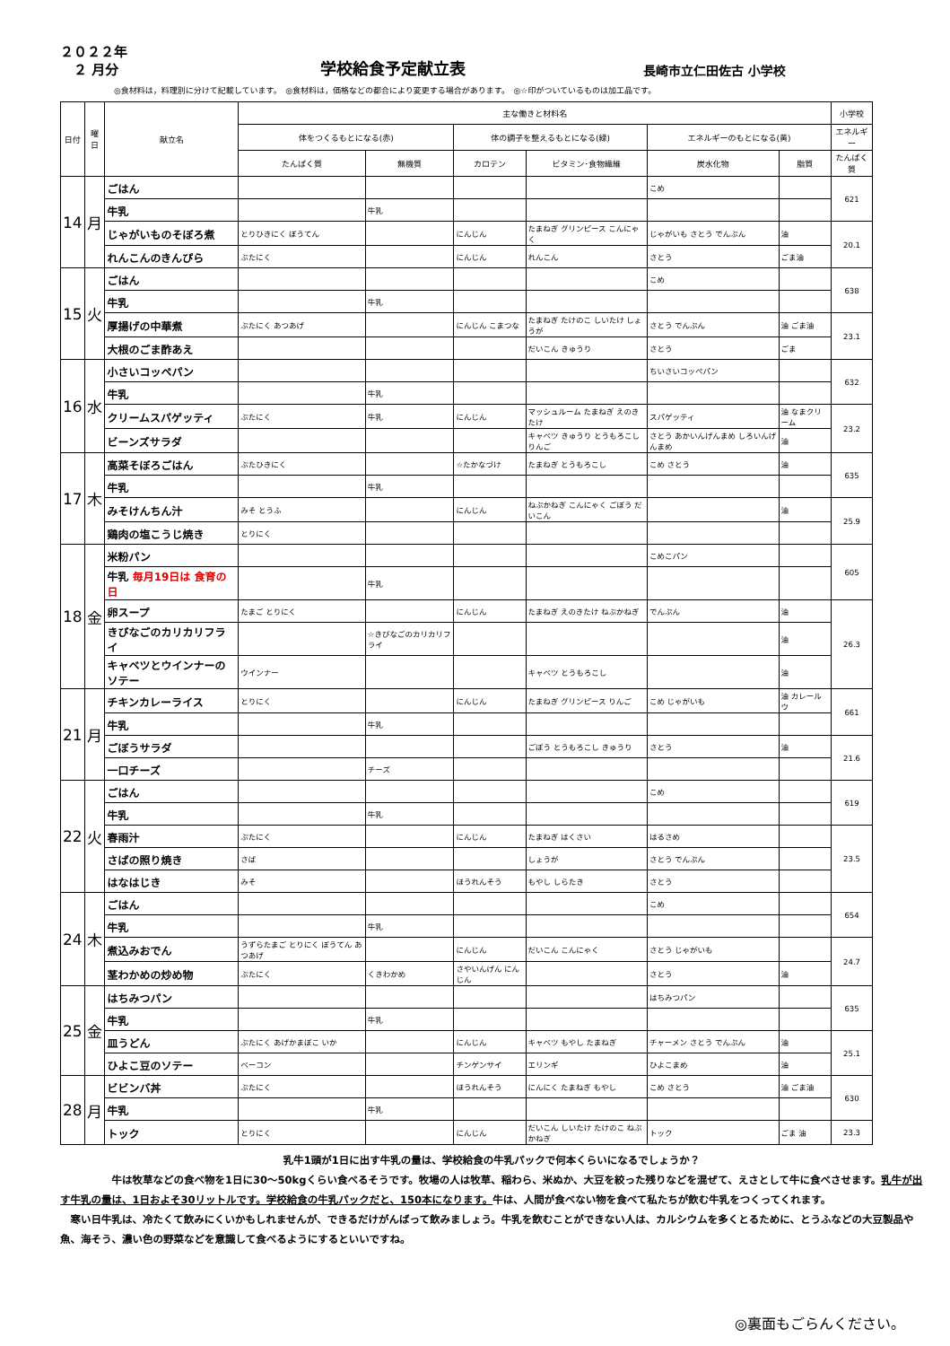２０２２年
　２ 月分
学校給食予定献立表
長崎市立仁田佐古 小学校
◎食材料は，料理別に分けて記載しています。　◎食材料は，価格などの都合により変更する場合があります。　◎☆印がついているものは加工品です。
| 日付 | 曜日 | 献立名 | 主な働きと材料名 | | | | | | 小学校 |
| --- | --- | --- | --- | --- | --- | --- | --- | --- | --- |
| | | | 体をつくるもとになる(赤) | | 体の調子を整えるもとになる(緑) | | エネルギーのもとになる(黄) | | エネルギー |
| | | | たんぱく質 | 無機質 | カロテン | ビタミン･食物繊維 | 炭水化物 | 脂質 | たんぱく質 |
| 14 | 月 | ごはん | | | | | こめ | | 621 |
| | | 牛乳 | | 牛乳 | | | | | |
| | | じゃがいものそぼろ煮 | とりひきにく ぼうてん | | にんじん | たまねぎ グリンピース こんにゃく | じゃがいも さとう でんぷん | 油 | 20.1 |
| | | れんこんのきんぴら | ぶたにく | | にんじん | れんこん | さとう | ごま油 | |
| 15 | 火 | ごはん | | | | | こめ | | 638 |
| | | 牛乳 | | 牛乳 | | | | | |
| | | 厚揚げの中華煮 | ぶたにく あつあげ | | にんじん こまつな | たまねぎ たけのこ しいたけ しょうが | さとう でんぷん | 油 ごま油 | 23.1 |
| | | 大根のごま酢あえ | | | | だいこん きゅうり | さとう | ごま | |
| 16 | 水 | 小さいコッペパン | | | | | ちいさいコッペパン | | 632 |
| | | 牛乳 | | 牛乳 | | | | | |
| | | クリームスパゲッティ | ぶたにく | 牛乳 | にんじん | マッシュルーム たまねぎ えのきたけ | スパゲッティ | 油 なまクリーム | 23.2 |
| | | ビーンズサラダ | | | | キャベツ きゅうり とうもろこし りんご | さとう あかいんげんまめ しろいんげんまめ | 油 | |
| 17 | 木 | 高菜そぼろごはん | ぶたひきにく | | ☆たかなづけ | たまねぎ とうもろこし | こめ さとう | 油 | 635 |
| | | 牛乳 | | 牛乳 | | | | | |
| | | みそけんちん汁 | みそ とうふ | | にんじん | ねぶかねぎ こんにゃく ごぼう だいこん | | 油 | 25.9 |
| | | 鶏肉の塩こうじ焼き | とりにく | | | | | | |
| 18 | 金 | 米粉パン | | | | | こめこパン | | 605 |
| | | 牛乳 毎月19日は 食育の日 | | 牛乳 | | | | | |
| | | 卵スープ | たまご とりにく | | にんじん | たまねぎ えのきたけ ねぶかねぎ | でんぷん | 油 | 26.3 |
| | | きびなごのカリカリフライ | | ☆きびなごのカリカリフライ | | | | 油 | |
| | | キャベツとウインナーのソテー | ウインナー | | | キャベツ とうもろこし | | 油 | |
| 21 | 月 | チキンカレーライス | とりにく | | にんじん | たまねぎ グリンピース りんご | こめ じゃがいも | 油 カレールウ | 661 |
| | | 牛乳 | | 牛乳 | | | | | |
| | | ごぼうサラダ | | | | ごぼう とうもろこし きゅうり | さとう | 油 | 21.6 |
| | | 一口チーズ | | チーズ | | | | | |
| 22 | 火 | ごはん | | | | | こめ | | 619 |
| | | 牛乳 | | 牛乳 | | | | | |
| | | 春雨汁 | ぶたにく | | にんじん | たまねぎ はくさい | はるさめ | | 23.5 |
| | | さばの照り焼き | さば | | | しょうが | さとう でんぷん | | |
| | | はなはじき | みそ | | ほうれんそう | もやし しらたき | さとう | | |
| 24 | 木 | ごはん | | | | | こめ | | 654 |
| | | 牛乳 | | 牛乳 | | | | | |
| | | 煮込みおでん | うずらたまご とりにく ぼうてん あつあげ | | にんじん | だいこん こんにゃく | さとう じゃがいも | | 24.7 |
| | | 茎わかめの炒め物 | ぶたにく | くきわかめ | さやいんげん にんじん | | さとう | 油 | |
| 25 | 金 | はちみつパン | | | | | はちみつパン | | 635 |
| | | 牛乳 | | 牛乳 | | | | | |
| | | 皿うどん | ぶたにく あげかまぼこ いか | | にんじん | キャベツ もやし たまねぎ | チャーメン さとう でんぷん | 油 | 25.1 |
| | | ひよこ豆のソテー | ベーコン | | チンゲンサイ | エリンギ | ひよこまめ | 油 | |
| 28 | 月 | ビビンバ丼 | ぶたにく | | ほうれんそう | にんにく たまねぎ もやし | こめ さとう | 油 ごま油 | 630 |
| | | 牛乳 | | 牛乳 | | | | | |
| | | トック | とりにく | | にんじん | だいこん しいたけ たけのこ ねぶかねぎ | トック | ごま 油 | 23.3 |
乳牛1頭が1日に出す牛乳の量は、学校給食の牛乳パックで何本くらいになるでしょうか？
　　　　　牛は牧草などの食べ物を1日に30～50kgくらい食べるそうです。牧場の人は牧草、稲わら、米ぬか、大豆を絞った残りなどを混ぜて、えさとして牛に食べさせます。乳牛が出す牛乳の量は、1日およそ30リットルです。学校給食の牛乳パックだと、150本になります。牛は、人間が食べない物を食べて私たちが飲む牛乳をつくってくれます。
　寒い日牛乳は、冷たくて飲みにくいかもしれませんが、できるだけがんばって飲みましょう。牛乳を飲むことができない人は、カルシウムを多くとるために、とうふなどの大豆製品や魚、海そう、濃い色の野菜などを意識して食べるようにするといいですね。
◎裏面もごらんください。